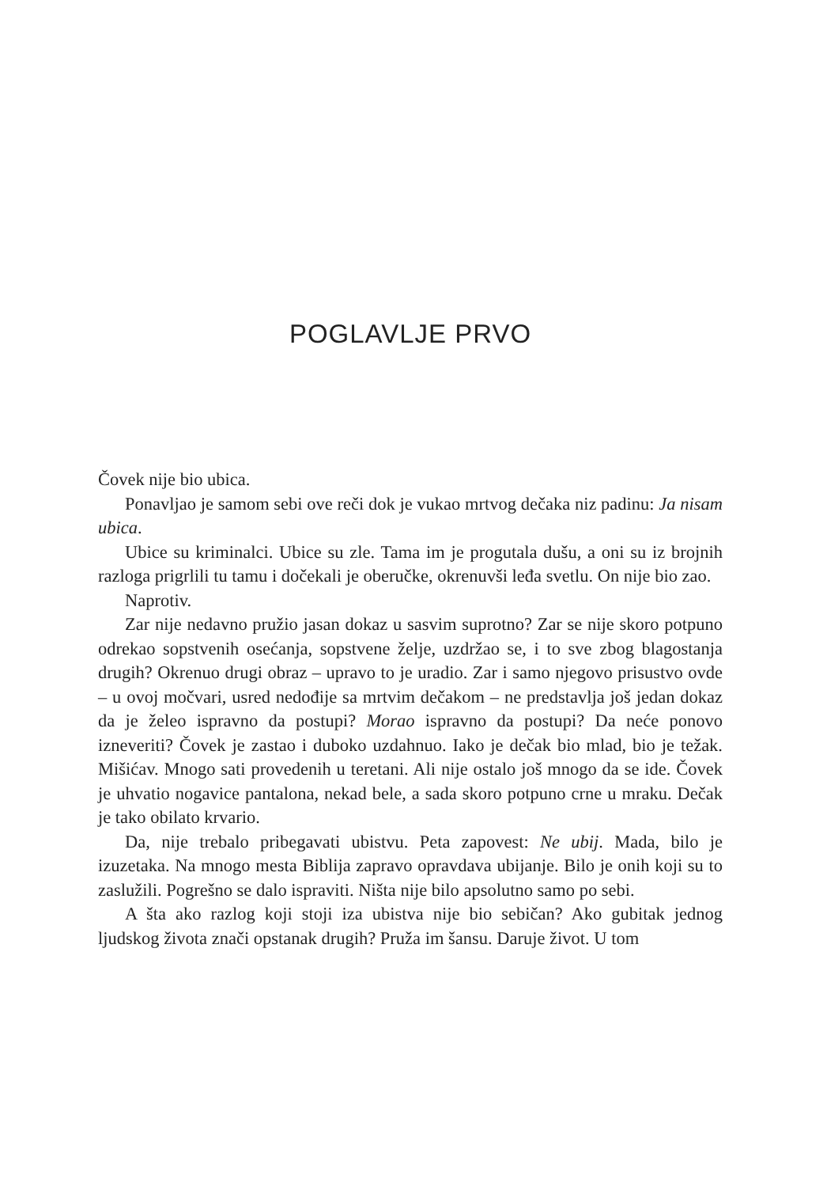POGLAVLJE PRVO
Čovek nije bio ubica.
Ponavljao je samom sebi ove reči dok je vukao mrtvog dečaka niz padinu: Ja nisam ubica.
Ubice su kriminalci. Ubice su zle. Tama im je progutala dušu, a oni su iz brojnih razloga prigrlili tu tamu i dočekali je oberučke, okrenuvši leđa svetlu. On nije bio zao.
Naprotiv.
Zar nije nedavno pružio jasan dokaz u sasvim suprotno? Zar se nije skoro potpuno odrekao sopstvenih osećanja, sopstvene želje, uzdržao se, i to sve zbog blagostanja drugih? Okrenuo drugi obraz – upravo to je uradio. Zar i samo njegovo prisustvo ovde – u ovoj močvari, usred nedođije sa mrtvim dečakom – ne predstavlja još jedan dokaz da je želeo ispravno da postupi? Morao ispravno da postupi? Da neće ponovo izneveriti? Čovek je zastao i duboko uzdahnuo. Iako je dečak bio mlad, bio je težak. Mišićav. Mnogo sati provedenih u teretani. Ali nije ostalo još mnogo da se ide. Čovek je uhvatio nogavice pantalona, nekad bele, a sada skoro potpuno crne u mraku. Dečak je tako obilato krvario.
Da, nije trebalo pribegavati ubistvu. Peta zapovest: Ne ubij. Mada, bilo je izuzetaka. Na mnogo mesta Biblija zapravo opravdava ubijanje. Bilo je onih koji su to zaslužili. Pogrešno se dalo ispraviti. Ništa nije bilo apsolutno samo po sebi.
A šta ako razlog koji stoji iza ubistva nije bio sebičan? Ako gubitak jednog ljudskog života znači opstanak drugih? Pruža im šansu. Daruje život. U tom